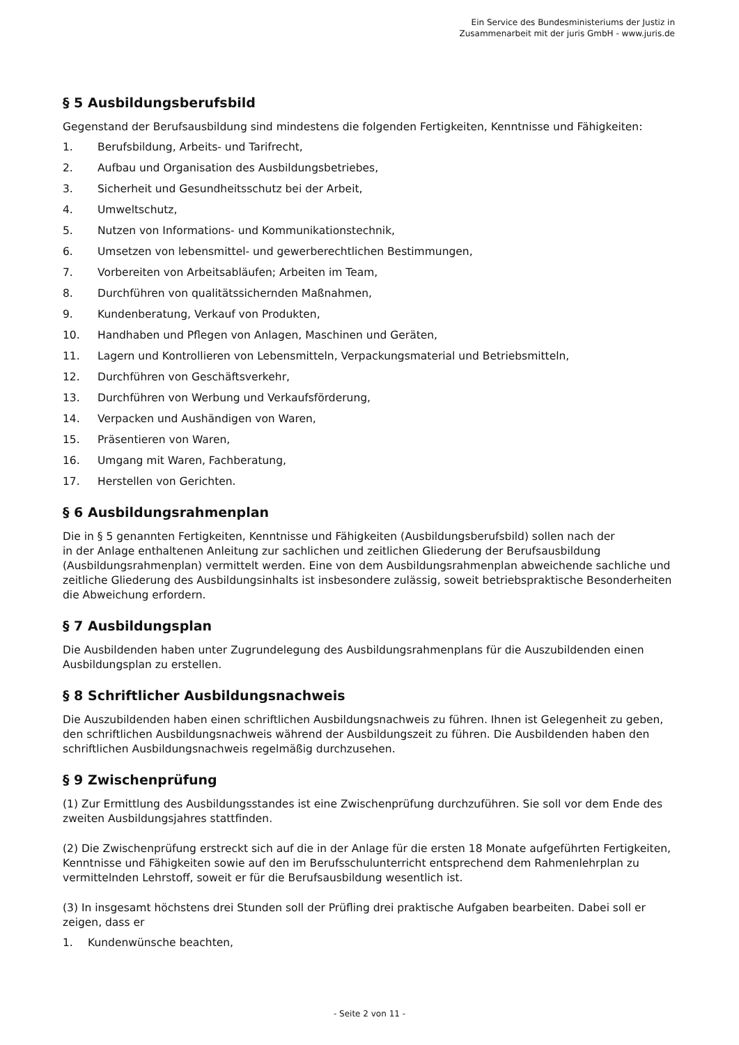Ein Service des Bundesministeriums der Justiz in
Zusammenarbeit mit der juris GmbH - www.juris.de
§ 5 Ausbildungsberufsbild
Gegenstand der Berufsausbildung sind mindestens die folgenden Fertigkeiten, Kenntnisse und Fähigkeiten:
1. Berufsbildung, Arbeits- und Tarifrecht,
2. Aufbau und Organisation des Ausbildungsbetriebes,
3. Sicherheit und Gesundheitsschutz bei der Arbeit,
4. Umweltschutz,
5. Nutzen von Informations- und Kommunikationstechnik,
6. Umsetzen von lebensmittel- und gewerberechtlichen Bestimmungen,
7. Vorbereiten von Arbeitsabläufen; Arbeiten im Team,
8. Durchführen von qualitätssichernden Maßnahmen,
9. Kundenberatung, Verkauf von Produkten,
10. Handhaben und Pflegen von Anlagen, Maschinen und Geräten,
11. Lagern und Kontrollieren von Lebensmitteln, Verpackungsmaterial und Betriebsmitteln,
12. Durchführen von Geschäftsverkehr,
13. Durchführen von Werbung und Verkaufsförderung,
14. Verpacken und Aushändigen von Waren,
15. Präsentieren von Waren,
16. Umgang mit Waren, Fachberatung,
17. Herstellen von Gerichten.
§ 6 Ausbildungsrahmenplan
Die in § 5 genannten Fertigkeiten, Kenntnisse und Fähigkeiten (Ausbildungsberufsbild) sollen nach der
in der Anlage enthaltenen Anleitung zur sachlichen und zeitlichen Gliederung der Berufsausbildung (Ausbildungsrahmenplan) vermittelt werden. Eine von dem Ausbildungsrahmenplan abweichende sachliche und zeitliche Gliederung des Ausbildungsinhalts ist insbesondere zulässig, soweit betriebspraktische Besonderheiten die Abweichung erfordern.
§ 7 Ausbildungsplan
Die Ausbildenden haben unter Zugrundelegung des Ausbildungsrahmenplans für die Auszubildenden einen Ausbildungsplan zu erstellen.
§ 8 Schriftlicher Ausbildungsnachweis
Die Auszubildenden haben einen schriftlichen Ausbildungsnachweis zu führen. Ihnen ist Gelegenheit zu geben, den schriftlichen Ausbildungsnachweis während der Ausbildungszeit zu führen. Die Ausbildenden haben den schriftlichen Ausbildungsnachweis regelmäßig durchzusehen.
§ 9 Zwischenprüfung
(1) Zur Ermittlung des Ausbildungsstandes ist eine Zwischenprüfung durchzuführen. Sie soll vor dem Ende des zweiten Ausbildungsjahres stattfinden.
(2) Die Zwischenprüfung erstreckt sich auf die in der Anlage für die ersten 18 Monate aufgeführten Fertigkeiten, Kenntnisse und Fähigkeiten sowie auf den im Berufsschulunterricht entsprechend dem Rahmenlehrplan zu vermittelnden Lehrstoff, soweit er für die Berufsausbildung wesentlich ist.
(3) In insgesamt höchstens drei Stunden soll der Prüfling drei praktische Aufgaben bearbeiten. Dabei soll er zeigen, dass er
1. Kundenwünsche beachten,
- Seite 2 von 11 -